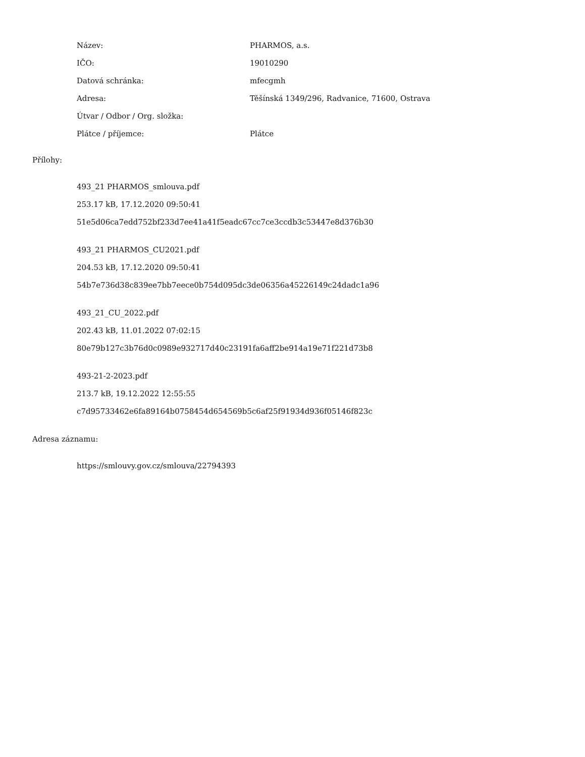| Název: | PHARMOS, a.s. |
| IČO: | 19010290 |
| Datová schránka: | mfecgmh |
| Adresa: | Těšínská 1349/296, Radvanice, 71600, Ostrava |
| Útvar / Odbor / Org. složka: | |
| Plátce / příjemce: | Plátce |
Přílohy:
493_21 PHARMOS_smlouva.pdf
253.17 kB, 17.12.2020 09:50:41
51e5d06ca7edd752bf233d7ee41a41f5eadc67cc7ce3ccdb3c53447e8d376b30
493_21 PHARMOS_CU2021.pdf
204.53 kB, 17.12.2020 09:50:41
54b7e736d38c839ee7bb7eece0b754d095dc3de06356a45226149c24dadc1a96
493_21_CU_2022.pdf
202.43 kB, 11.01.2022 07:02:15
80e79b127c3b76d0c0989e932717d40c23191fa6aff2be914a19e71f221d73b8
493-21-2-2023.pdf
213.7 kB, 19.12.2022 12:55:55
c7d95733462e6fa89164b0758454d654569b5c6af25f91934d936f05146f823c
Adresa záznamu:
https://smlouvy.gov.cz/smlouva/22794393